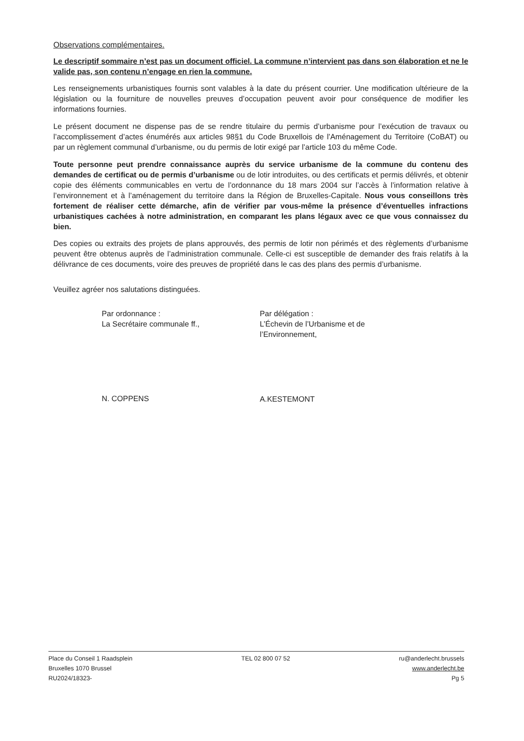Observations complémentaires.
Le descriptif sommaire n’est pas un document officiel. La commune n’intervient pas dans son élaboration et ne le valide pas, son contenu n’engage en rien la commune.
Les renseignements urbanistiques fournis sont valables à la date du présent courrier. Une modification ultérieure de la législation ou la fourniture de nouvelles preuves d’occupation peuvent avoir pour conséquence de modifier les informations fournies.
Le présent document ne dispense pas de se rendre titulaire du permis d’urbanisme pour l’exécution de travaux ou l’accomplissement d’actes énumérés aux articles 98§1 du Code Bruxellois de l’Aménagement du Territoire (CoBAT) ou par un règlement communal d’urbanisme, ou du permis de lotir exigé par l’article 103 du même Code.
Toute personne peut prendre connaissance auprès du service urbanisme de la commune du contenu des demandes de certificat ou de permis d’urbanisme ou de lotir introduites, ou des certificats et permis délivrés, et obtenir copie des éléments communicables en vertu de l’ordonnance du 18 mars 2004 sur l’accès à l’information relative à l’environnement et à l’aménagement du territoire dans la Région de Bruxelles-Capitale. Nous vous conseillons très fortement de réaliser cette démarche, afin de vérifier par vous-même la présence d’éventuelles infractions urbanistiques cachées à notre administration, en comparant les plans légaux avec ce que vous connaissez du bien.
Des copies ou extraits des projets de plans approuvés, des permis de lotir non périmés et des règlements d’urbanisme peuvent être obtenus auprès de l’administration communale. Celle-ci est susceptible de demander des frais relatifs à la délivrance de ces documents, voire des preuves de propriété dans le cas des plans des permis d’urbanisme.
Veuillez agréer nos salutations distinguées.
Par ordonnance :
La Secrétaire communale ff.,
N. COPPENS
Par délégation :
L’Échevin de l’Urbanisme et de l’Environnement,
A.KESTEMONT
Place du Conseil 1 Raadsplein
Bruxelles 1070 Brussel
RU2024/18323-
TEL 02 800 07 52 ru@anderlecht.brussels
www.anderlecht.be
Pg 5